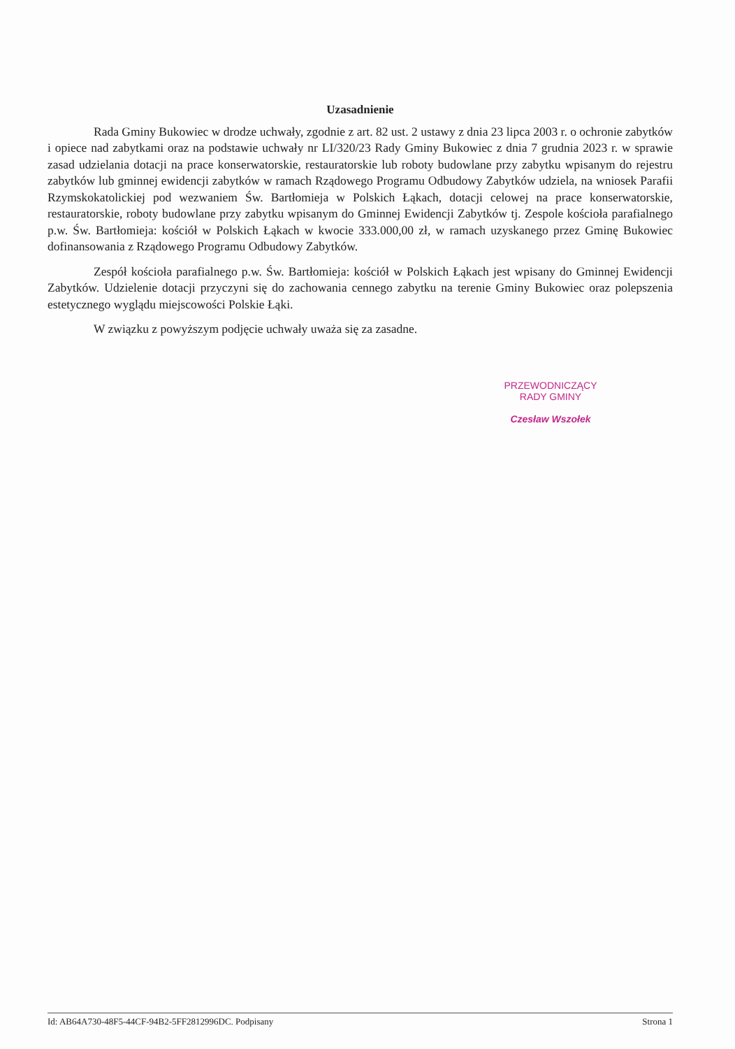Uzasadnienie
Rada Gminy Bukowiec w drodze uchwały, zgodnie z art. 82 ust. 2 ustawy z dnia 23 lipca 2003 r. o ochronie zabytków i opiece nad zabytkami oraz na podstawie uchwały nr LI/320/23 Rady Gminy Bukowiec z dnia 7 grudnia 2023 r. w sprawie zasad udzielania dotacji na prace konserwatorskie, restauratorskie lub roboty budowlane przy zabytku wpisanym do rejestru zabytków lub gminnej ewidencji zabytków w ramach Rządowego Programu Odbudowy Zabytków udziela, na wniosek Parafii Rzymskokatolickiej pod wezwaniem Św. Bartłomieja w Polskich Łąkach, dotacji celowej na prace konserwatorskie, restauratorskie, roboty budowlane przy zabytku wpisanym do Gminnej Ewidencji Zabytków tj. Zespole kościoła parafialnego p.w. Św. Bartłomieja: kościół w Polskich Łąkach w kwocie 333.000,00 zł, w ramach uzyskanego przez Gminę Bukowiec dofinansowania z Rządowego Programu Odbudowy Zabytków.
Zespół kościoła parafialnego p.w. Św. Bartłomieja: kościół w Polskich Łąkach jest wpisany do Gminnej Ewidencji Zabytków. Udzielenie dotacji przyczyni się do zachowania cennego zabytku na terenie Gminy Bukowiec oraz polepszenia estetycznego wyglądu miejscowości Polskie Łąki.
W związku z powyższym podjęcie uchwały uważa się za zasadne.
PRZEWODNICZĄCY
RADY GMINY
Czesław Wszołek
Id: AB64A730-48F5-44CF-94B2-5FF2812996DC. Podpisany Strona 1